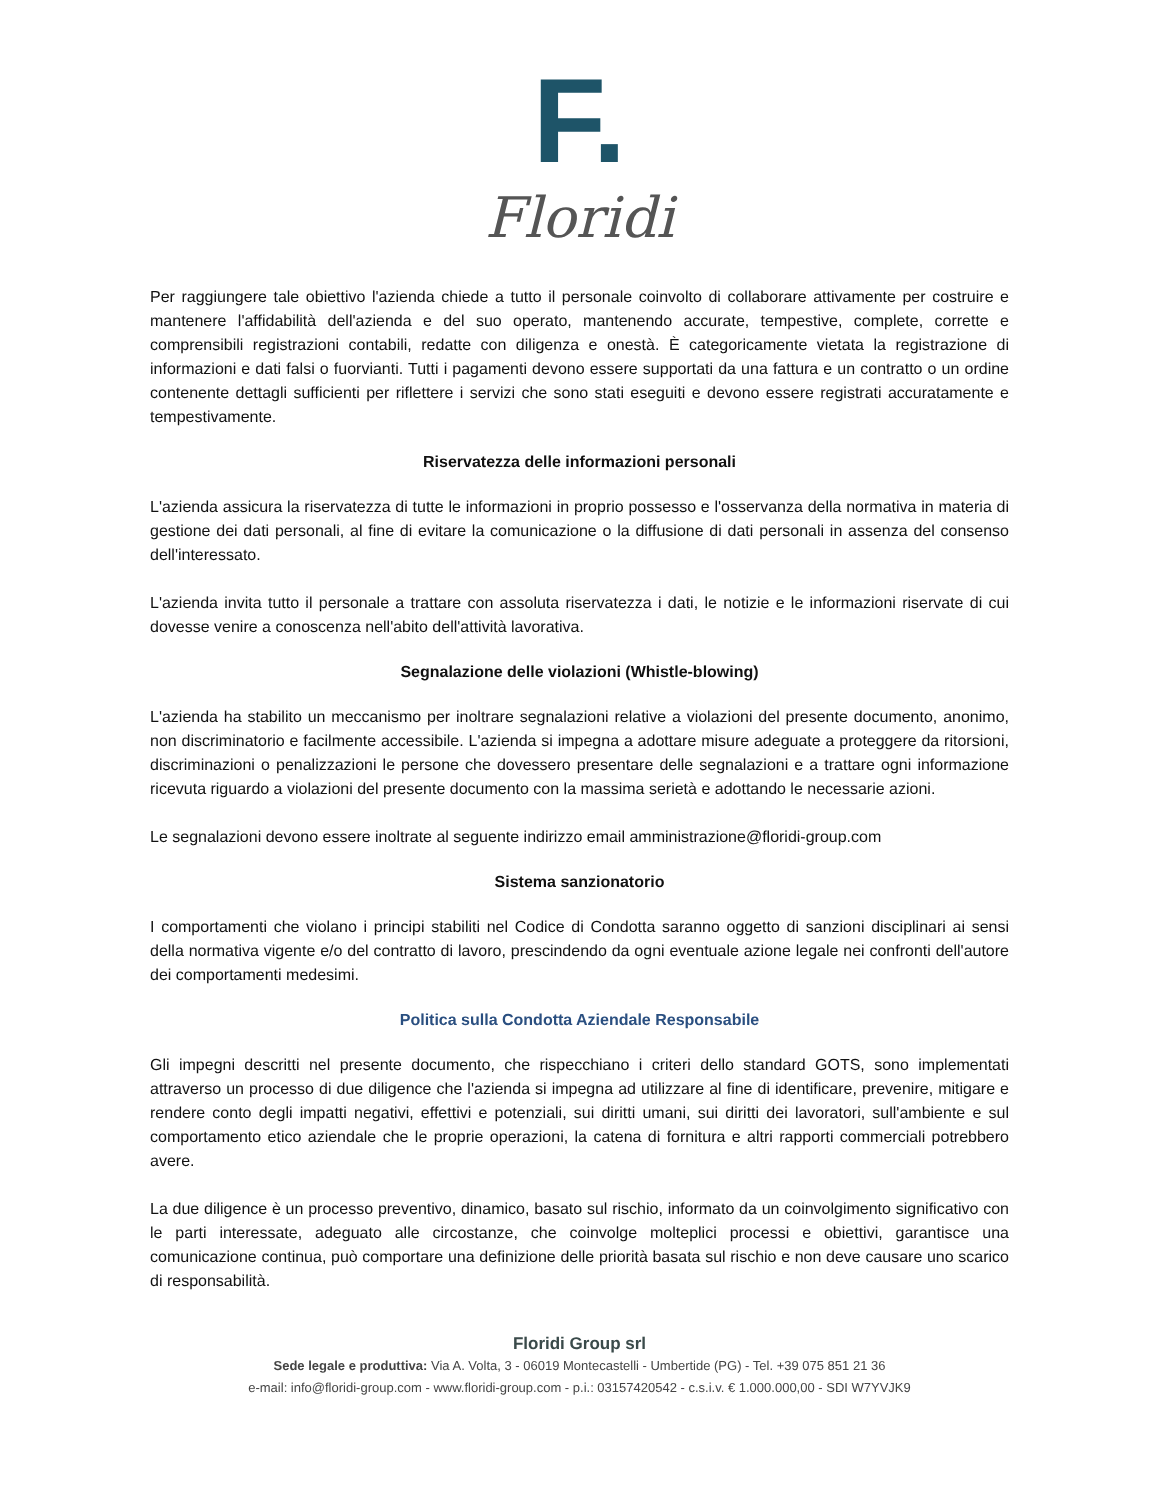F.
Floridi
Per raggiungere tale obiettivo l'azienda chiede a tutto il personale coinvolto di collaborare attivamente per costruire e mantenere l'affidabilità dell'azienda e del suo operato, mantenendo accurate, tempestive, complete, corrette e comprensibili registrazioni contabili, redatte con diligenza e onestà. È categoricamente vietata la registrazione di informazioni e dati falsi o fuorvianti. Tutti i pagamenti devono essere supportati da una fattura e un contratto o un ordine contenente dettagli sufficienti per riflettere i servizi che sono stati eseguiti e devono essere registrati accuratamente e tempestivamente.
Riservatezza delle informazioni personali
L'azienda assicura la riservatezza di tutte le informazioni in proprio possesso e l'osservanza della normativa in materia di gestione dei dati personali, al fine di evitare la comunicazione o la diffusione di dati personali in assenza del consenso dell'interessato.
L'azienda invita tutto il personale a trattare con assoluta riservatezza i dati, le notizie e le informazioni riservate di cui dovesse venire a conoscenza nell'abito dell'attività lavorativa.
Segnalazione delle violazioni (Whistle-blowing)
L'azienda ha stabilito un meccanismo per inoltrare segnalazioni relative a violazioni del presente documento, anonimo, non discriminatorio e facilmente accessibile. L'azienda si impegna a adottare misure adeguate a proteggere da ritorsioni, discriminazioni o penalizzazioni le persone che dovessero presentare delle segnalazioni e a trattare ogni informazione ricevuta riguardo a violazioni del presente documento con la massima serietà e adottando le necessarie azioni.
Le segnalazioni devono essere inoltrate al seguente indirizzo email amministrazione@floridi-group.com
Sistema sanzionatorio
I comportamenti che violano i principi stabiliti nel Codice di Condotta saranno oggetto di sanzioni disciplinari ai sensi della normativa vigente e/o del contratto di lavoro, prescindendo da ogni eventuale azione legale nei confronti dell'autore dei comportamenti medesimi.
Politica sulla Condotta Aziendale Responsabile
Gli impegni descritti nel presente documento, che rispecchiano i criteri dello standard GOTS, sono implementati attraverso un processo di due diligence che l'azienda si impegna ad utilizzare al fine di identificare, prevenire, mitigare e rendere conto degli impatti negativi, effettivi e potenziali, sui diritti umani, sui diritti dei lavoratori, sull'ambiente e sul comportamento etico aziendale che le proprie operazioni, la catena di fornitura e altri rapporti commerciali potrebbero avere.
La due diligence è un processo preventivo, dinamico, basato sul rischio, informato da un coinvolgimento significativo con le parti interessate, adeguato alle circostanze, che coinvolge molteplici processi e obiettivi, garantisce una comunicazione continua, può comportare una definizione delle priorità basata sul rischio e non deve causare uno scarico di responsabilità.
Floridi Group srl
Sede legale e produttiva: Via A. Volta, 3 - 06019 Montecastelli - Umbertide (PG) - Tel. +39 075 851 21 36
e-mail: info@floridi-group.com - www.floridi-group.com - p.i.: 03157420542 - c.s.i.v. € 1.000.000,00 - SDI W7YVJK9